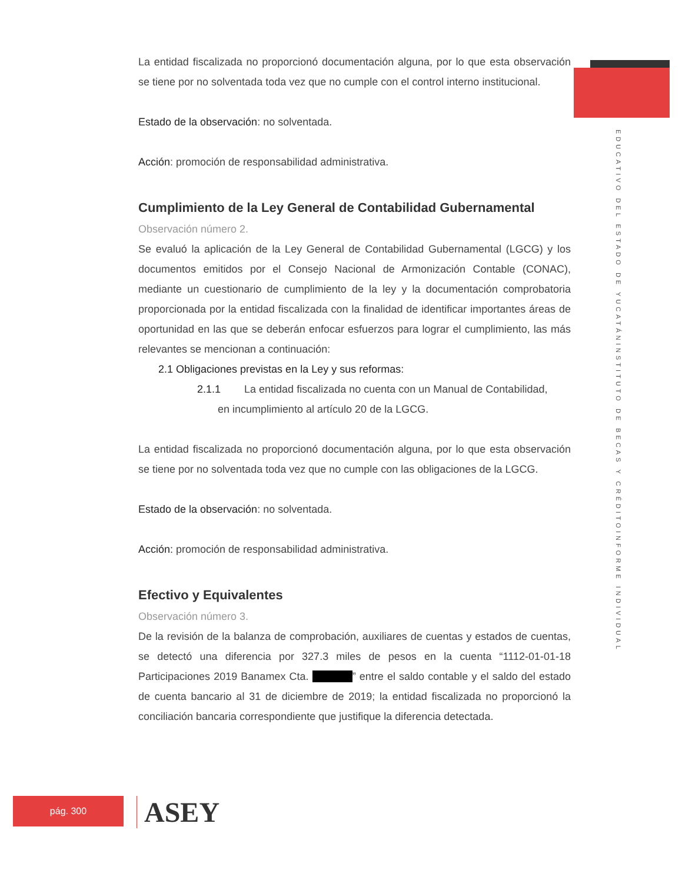INFORME INDIVIDUAL INSTITUTO DE BECAS Y CRÉDITO EDUCATIVO DEL ESTADO DE YUCATÁN
La entidad fiscalizada no proporcionó documentación alguna, por lo que esta observación se tiene por no solventada toda vez que no cumple con el control interno institucional.
Estado de la observación: no solventada.
Acción: promoción de responsabilidad administrativa.
Cumplimiento de la Ley General de Contabilidad Gubernamental
Observación número 2.
Se evaluó la aplicación de la Ley General de Contabilidad Gubernamental (LGCG) y los documentos emitidos por el Consejo Nacional de Armonización Contable (CONAC), mediante un cuestionario de cumplimiento de la ley y la documentación comprobatoria proporcionada por la entidad fiscalizada con la finalidad de identificar importantes áreas de oportunidad en las que se deberán enfocar esfuerzos para lograr el cumplimiento, las más relevantes se mencionan a continuación:
2.1 Obligaciones previstas en la Ley y sus reformas:
2.1.1 La entidad fiscalizada no cuenta con un Manual de Contabilidad,
en incumplimiento al artículo 20 de la LGCG.
La entidad fiscalizada no proporcionó documentación alguna, por lo que esta observación se tiene por no solventada toda vez que no cumple con las obligaciones de la LGCG.
Estado de la observación: no solventada.
Acción: promoción de responsabilidad administrativa.
Efectivo y Equivalentes
Observación número 3.
De la revisión de la balanza de comprobación, auxiliares de cuentas y estados de cuentas, se detectó una diferencia por 327.3 miles de pesos en la cuenta “1112-01-01-18 Participaciones 2019 Banamex Cta. ********” entre el saldo contable y el saldo del estado de cuenta bancario al 31 de diciembre de 2019; la entidad fiscalizada no proporcionó la conciliación bancaria correspondiente que justifique la diferencia detectada.
pág. 300 ASEY